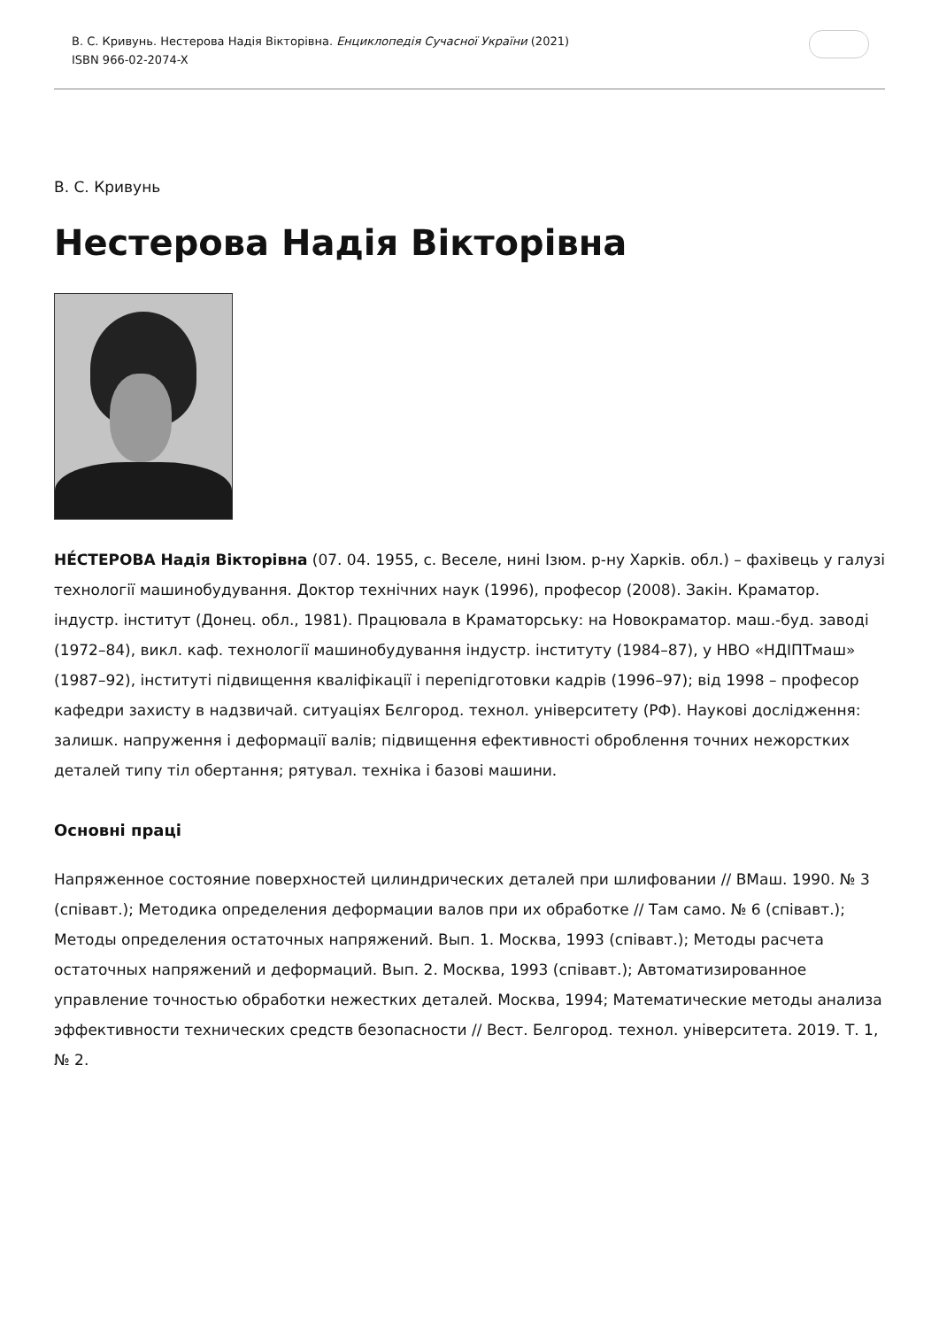В. С. Кривунь. Нестерова Надія Вікторівна. Енциклопедія Сучасної України (2021)
ISBN 966-02-2074-X
В. С. Кривунь
Нестерова Надія Вікторівна
НЕ́СТЕРОВА Надія Вікторівна (07. 04. 1955, с. Веселе, нині Ізюм. р-ну Харків. обл.) – фахівець у галузі технології машинобудування. Доктор технічних наук (1996), професор (2008). Закін. Краматор. індустр. інститут (Донец. обл., 1981). Працювала в Краматорську: на Новокраматор. маш.-буд. заводі (1972–84), викл. каф. технології машинобудування індустр. інституту (1984–87), у НВО «НДІПТмаш» (1987–92), інституті підвищення кваліфікації і перепідготовки кадрів (1996–97); від 1998 – професор кафедри захисту в надзвичай. ситуаціях Бєлгород. технол. університету (РФ). Наукові дослідження: залишк. напруження і деформації валів; підвищення ефективності оброблення точних нежорстких деталей типу тіл обертання; рятувал. техніка і базові машини.
Основні праці
Напряженное состояние поверхностей цилиндрических деталей при шлифовании // ВМаш. 1990. № 3 (співавт.); Методика определения деформации валов при их обработке // Там само. № 6 (співавт.); Методы определения остаточных напряжений. Вып. 1. Москва, 1993 (співавт.); Методы расчета остаточных напряжений и деформаций. Вып. 2. Москва, 1993 (співавт.); Автоматизированное управление точностью обработки нежестких деталей. Москва, 1994; Математические методы анализа эффективности технических средств безопасности // Вест. Белгород. технол. університета. 2019. Т. 1, № 2.